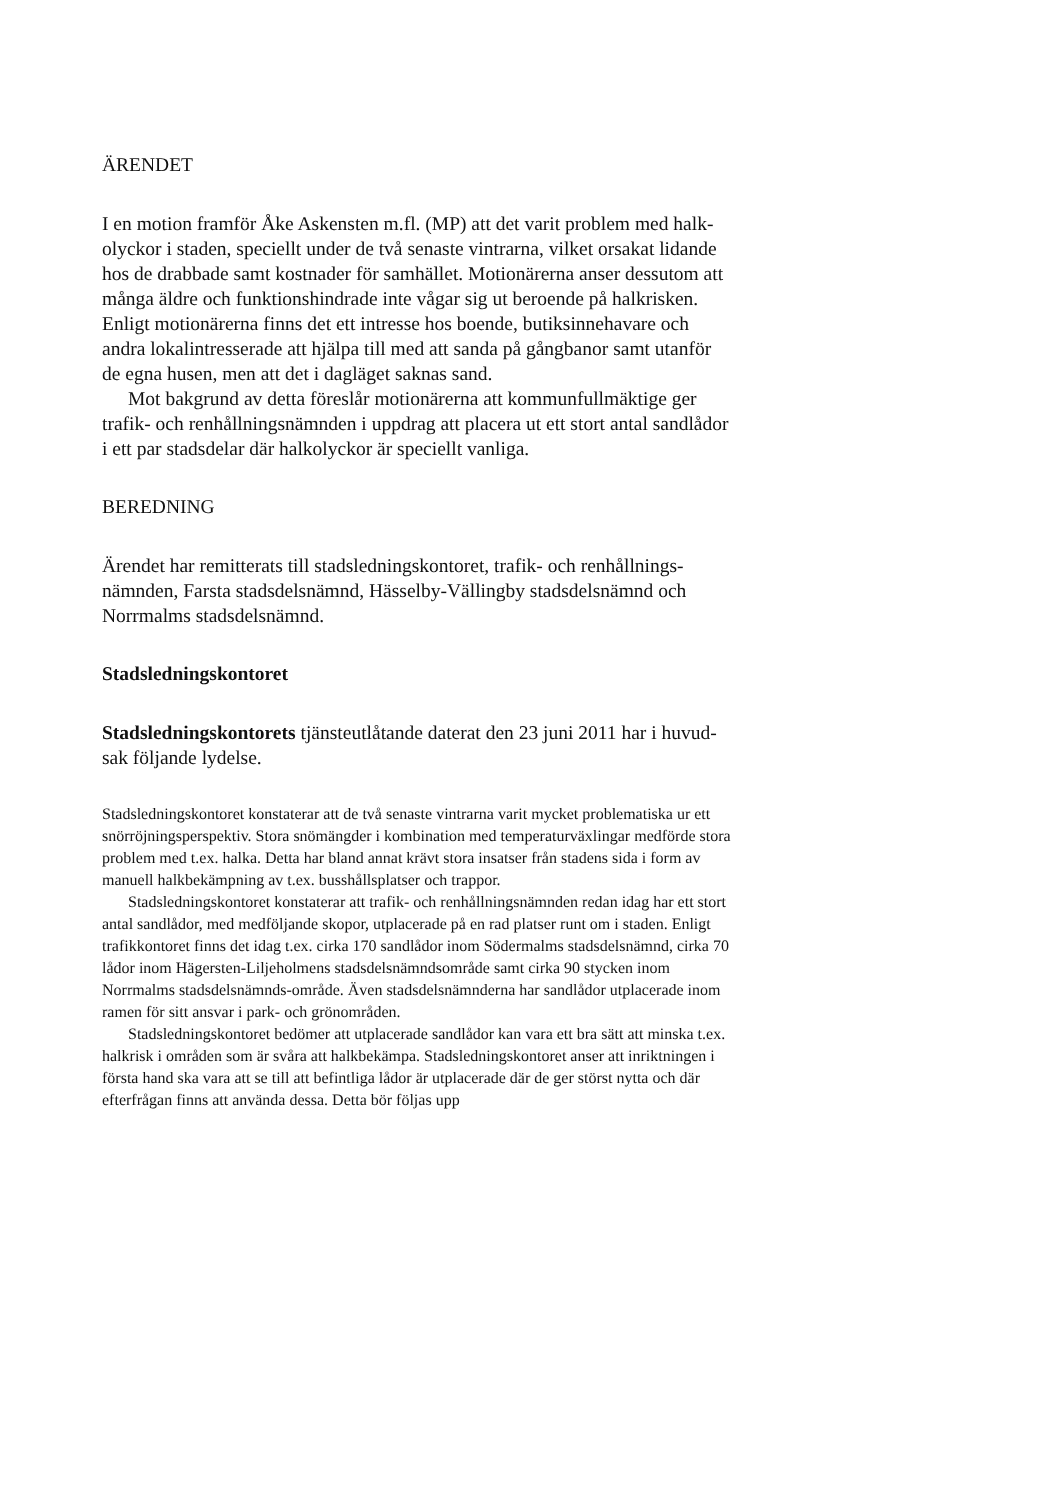ÄRENDET
I en motion framför Åke Askensten m.fl. (MP) att det varit problem med halk­olyckor i staden, speciellt under de två senaste vintrarna, vilket orsakat lidande hos de drabbade samt kostnader för samhället. Motionärerna anser dessutom att många äldre och funktionshindrade inte vågar sig ut beroende på halkris­ken. Enligt motionärerna finns det ett intresse hos boende, butiksinnehavare och andra lokalintresserade att hjälpa till med att sanda på gångbanor samt utanför de egna husen, men att det i dagläget saknas sand.
Mot bakgrund av detta föreslår motionärerna att kommunfullmäktige ger trafik- och renhållningsnämnden i uppdrag att placera ut ett stort antal sandlå­dor i ett par stadsdelar där halkolyckor är speciellt vanliga.
BEREDNING
Ärendet har remitterats till stadsledningskontoret, trafik- och renhållnings­nämnden, Farsta stadsdelsnämnd, Hässelby-Vällingby stadsdelsnämnd och Norrmalms stadsdelsnämnd.
Stadsledningskontoret
Stadsledningskontorets tjänsteutlåtande daterat den 23 juni 2011 har i huvud­sak följande lydelse.
Stadsledningskontoret konstaterar att de två senaste vintrarna varit mycket problema­tiska ur ett snörröjningsperspektiv. Stora snömängder i kombination med temperatur­växlingar medförde stora problem med t.ex. halka. Detta har bland annat krävt stora insatser från stadens sida i form av manuell halkbekämpning av t.ex. busshållsplatser och trappor.
Stadsledningskontoret konstaterar att trafik- och renhållningsnämnden redan idag har ett stort antal sandlådor, med medföljande skopor, utplacerade på en rad platser runt om i staden. Enligt trafikkontoret finns det idag t.ex. cirka 170 sandlådor inom Södermalms stadsdelsnämnd, cirka 70 lådor inom Hägersten-Liljeholmens stadsdels­nämndsområde samt cirka 90 stycken inom Norrmalms stadsdelsnämnds-område. Även stadsdelsnämnderna har sandlådor utplacerade inom ramen för sitt ansvar i park- och grönområden.
Stadsledningskontoret bedömer att utplacerade sandlådor kan vara ett bra sätt att minska t.ex. halkrisk i områden som är svåra att halkbekämpa. Stadsledningskontoret anser att inriktningen i första hand ska vara att se till att befintliga lådor är utplacerade där de ger störst nytta och där efterfrågan finns att använda dessa. Detta bör följas upp